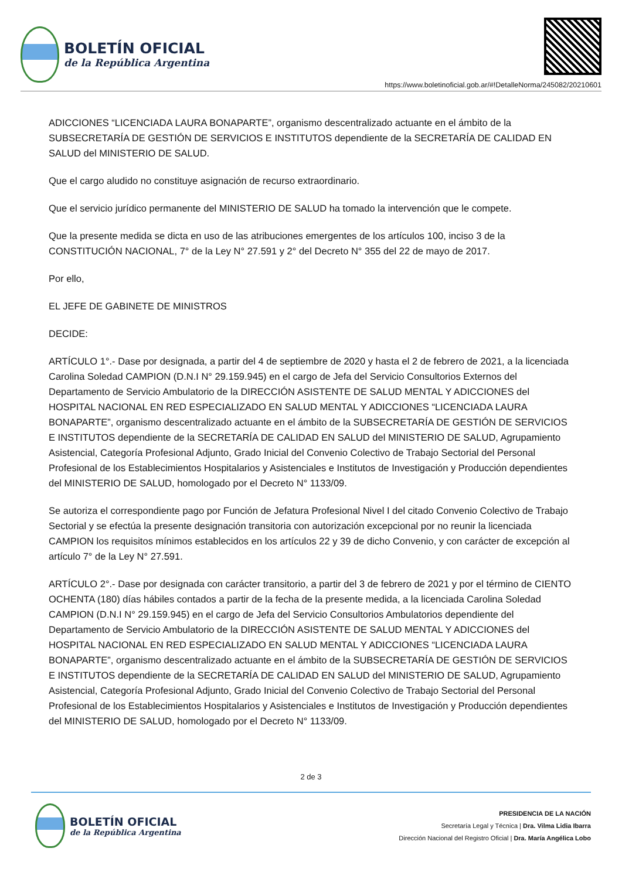BOLETÍN OFICIAL
de la República Argentina
https://www.boletinoficial.gob.ar/#!DetalleNorma/245082/20210601
ADICCIONES “LICENCIADA LAURA BONAPARTE”, organismo descentralizado actuante en el ámbito de la SUBSECRETARÍA DE GESTIÓN DE SERVICIOS E INSTITUTOS dependiente de la SECRETARÍA DE CALIDAD EN SALUD del MINISTERIO DE SALUD.
Que el cargo aludido no constituye asignación de recurso extraordinario.
Que el servicio jurídico permanente del MINISTERIO DE SALUD ha tomado la intervención que le compete.
Que la presente medida se dicta en uso de las atribuciones emergentes de los artículos 100, inciso 3 de la CONSTITUCIÓN NACIONAL, 7° de la Ley N° 27.591 y 2° del Decreto N° 355 del 22 de mayo de 2017.
Por ello,
EL JEFE DE GABINETE DE MINISTROS
DECIDE:
ARTÍCULO 1°.- Dase por designada, a partir del 4 de septiembre de 2020 y hasta el 2 de febrero de 2021, a la licenciada Carolina Soledad CAMPION (D.N.I N° 29.159.945) en el cargo de Jefa del Servicio Consultorios Externos del Departamento de Servicio Ambulatorio de la DIRECCIÓN ASISTENTE DE SALUD MENTAL Y ADICCIONES del HOSPITAL NACIONAL EN RED ESPECIALIZADO EN SALUD MENTAL Y ADICCIONES “LICENCIADA LAURA BONAPARTE”, organismo descentralizado actuante en el ámbito de la SUBSECRETARÍA DE GESTIÓN DE SERVICIOS E INSTITUTOS dependiente de la SECRETARÍA DE CALIDAD EN SALUD del MINISTERIO DE SALUD, Agrupamiento Asistencial, Categoría Profesional Adjunto, Grado Inicial del Convenio Colectivo de Trabajo Sectorial del Personal Profesional de los Establecimientos Hospitalarios y Asistenciales e Institutos de Investigación y Producción dependientes del MINISTERIO DE SALUD, homologado por el Decreto N° 1133/09.
Se autoriza el correspondiente pago por Función de Jefatura Profesional Nivel I del citado Convenio Colectivo de Trabajo Sectorial y se efectúa la presente designación transitoria con autorización excepcional por no reunir la licenciada CAMPION los requisitos mínimos establecidos en los artículos 22 y 39 de dicho Convenio, y con carácter de excepción al artículo 7° de la Ley N° 27.591.
ARTÍCULO 2°.- Dase por designada con carácter transitorio, a partir del 3 de febrero de 2021 y por el término de CIENTO OCHENTA (180) días hábiles contados a partir de la fecha de la presente medida, a la licenciada Carolina Soledad CAMPION (D.N.I N° 29.159.945) en el cargo de Jefa del Servicio Consultorios Ambulatorios dependiente del Departamento de Servicio Ambulatorio de la DIRECCIÓN ASISTENTE DE SALUD MENTAL Y ADICCIONES del HOSPITAL NACIONAL EN RED ESPECIALIZADO EN SALUD MENTAL Y ADICCIONES “LICENCIADA LAURA BONAPARTE”, organismo descentralizado actuante en el ámbito de la SUBSECRETARÍA DE GESTIÓN DE SERVICIOS E INSTITUTOS dependiente de la SECRETARÍA DE CALIDAD EN SALUD del MINISTERIO DE SALUD, Agrupamiento Asistencial, Categoría Profesional Adjunto, Grado Inicial del Convenio Colectivo de Trabajo Sectorial del Personal Profesional de los Establecimientos Hospitalarios y Asistenciales e Institutos de Investigación y Producción dependientes del MINISTERIO DE SALUD, homologado por el Decreto N° 1133/09.
2 de 3
BOLETÍN OFICIAL
de la República Argentina
PRESIDENCIA DE LA NACIÓN
Secretaría Legal y Técnica | Dra. Vilma Lidia Ibarra
Dirección Nacional del Registro Oficial | Dra. María Angélica Lobo